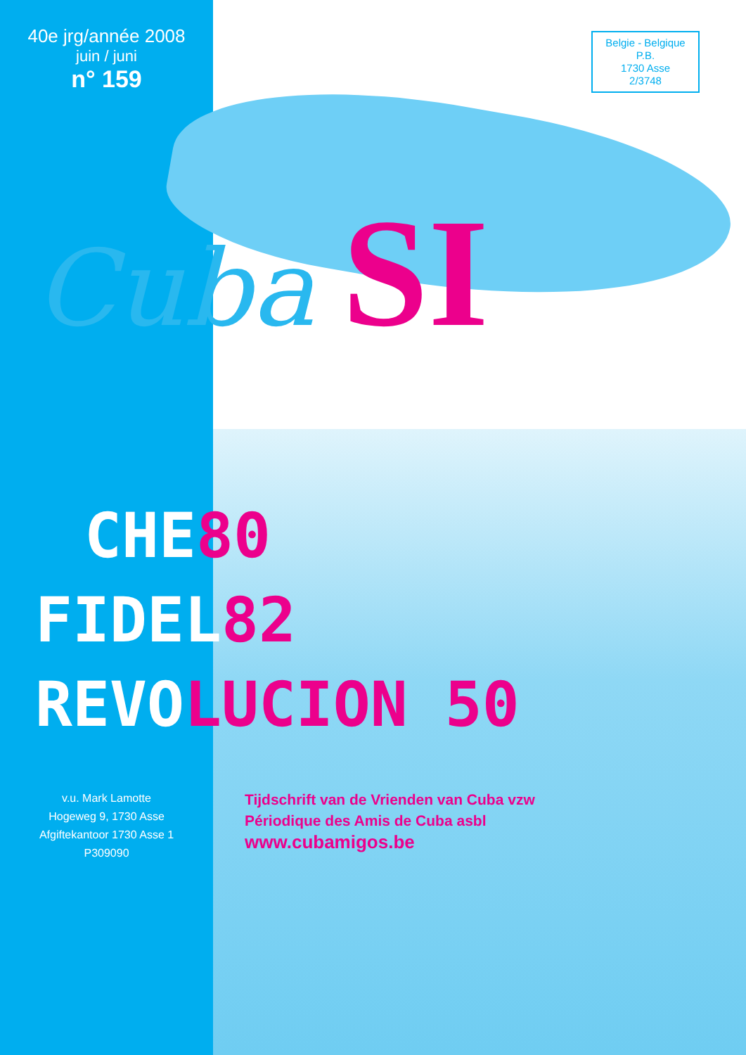40e jrg/année 2008
juin / juni
n° 159
Belgie - Belgique
P.B.
1730 Asse
2/3748
Cuba SI
CHE80
FIDEL82
REVOLUCION 50
v.u. Mark Lamotte
Hogeweg 9, 1730 Asse
Afgiftekantoor 1730 Asse 1
P309090
Tijdschrift van de Vrienden van Cuba vzw
Périodique des Amis de Cuba asbl
www.cubamigos.be